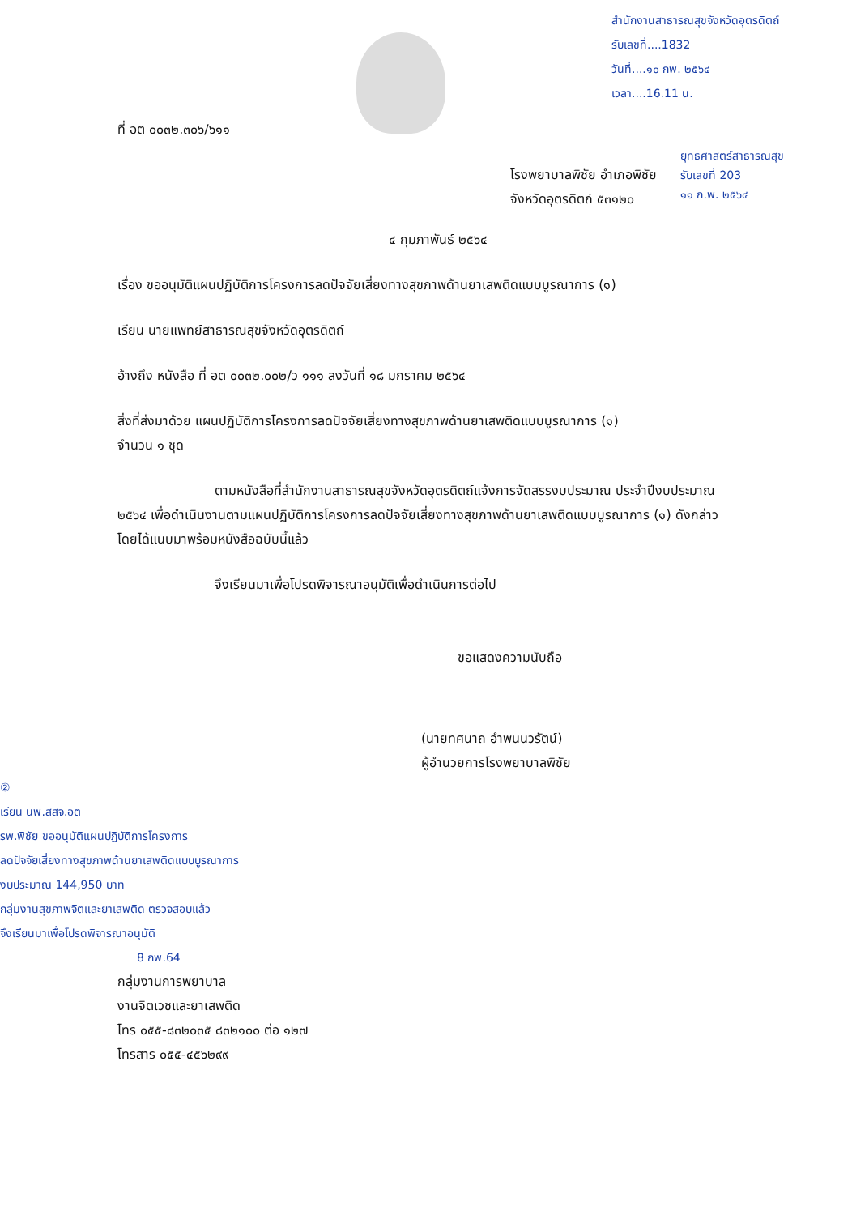สำนักงานสาธารณสุขจังหวัดอุตรดิตถ์
รับเลขที่....1832
วันที่....๑๐ กพ. ๒๕๖๔
เวลา....16.11 น.
ยุทธศาสตร์สาธารณสุข
รับเลขที่ 203
๑๑ ก.พ. ๒๕๖๔
ที่ อต ๐๐๓๒.๓๐๖/๖๑๑
โรงพยาบาลพิชัย อำเภอพิชัย
จังหวัดอุตรดิตถ์ ๕๓๑๒๐
๔ กุมภาพันธ์ ๒๕๖๔
เรื่อง ขออนุมัติแผนปฏิบัติการโครงการลดปัจจัยเสี่ยงทางสุขภาพด้านยาเสพติดแบบบูรณาการ (๑)
เรียน นายแพทย์สาธารณสุขจังหวัดอุตรดิตถ์
อ้างถึง หนังสือ ที่ อต ๐๐๓๒.๐๐๒/ว ๑๑๑ ลงวันที่ ๑๘ มกราคม ๒๕๖๔
สิ่งที่ส่งมาด้วย แผนปฏิบัติการโครงการลดปัจจัยเสี่ยงทางสุขภาพด้านยาเสพติดแบบบูรณาการ (๑)
จำนวน ๑ ชุด
ตามหนังสือที่สำนักงานสาธารณสุขจังหวัดอุตรดิตถ์แจ้งการจัดสรรงบประมาณ ประจำปีงบประมาณ ๒๕๖๔ เพื่อดำเนินงานตามแผนปฏิบัติการโครงการลดปัจจัยเสี่ยงทางสุขภาพด้านยาเสพติดแบบบูรณาการ (๑) ดังกล่าว โดยได้แนบมาพร้อมหนังสือฉบับนี้แล้ว
จึงเรียนมาเพื่อโปรดพิจารณาอนุมัติเพื่อดำเนินการต่อไป
ขอแสดงความนับถือ
(นายทศนาถ อำพนนวรัตน์)
ผู้อำนวยการโรงพยาบาลพิชัย
②
เรียน นพ.สสจ.อต
รพ.พิชัย ขออนุมัติแผนปฏิบัติการโครงการ
ลดปัจจัยเสี่ยงทางสุขภาพด้านยาเสพติดแบบบูรณาการ
งบประมาณ 144,950 บาท
กลุ่มงานสุขภาพจิตและยาเสพติด ตรวจสอบแล้ว
จึงเรียนมาเพื่อโปรดพิจารณาอนุมัติ
8 กพ.64
กลุ่มงานการพยาบาล
งานจิตเวชและยาเสพติด
โทร ๐๕๕-๘๓๒๐๓๕ ๘๓๒๑๐๐ ต่อ ๑๒๗
โทรสาร ๐๕๕-๔๕๖๒๙๙